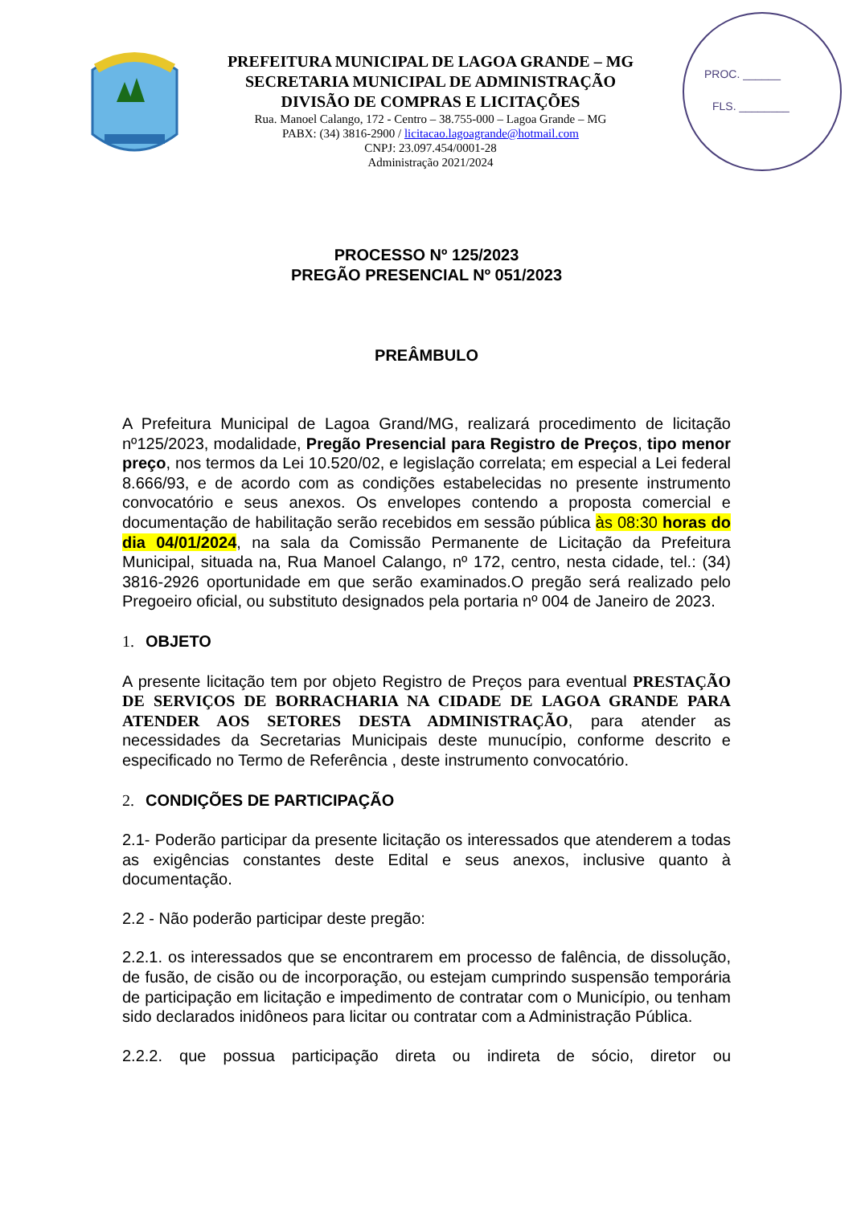PREFEITURA MUNICIPAL DE LAGOA GRANDE – MG
SECRETARIA MUNICIPAL DE ADMINISTRAÇÃO
DIVISÃO DE COMPRAS E LICITAÇÕES
Rua. Manoel Calango, 172 - Centro – 38.755-000 – Lagoa Grande – MG
PABX: (34) 3816-2900 / licitacao.lagoagrande@hotmail.com
CNPJ: 23.097.454/0001-28
Administração 2021/2024
PROC. ______
FLS. ________
PROCESSO Nº 125/2023
PREGÃO PRESENCIAL Nº 051/2023
PREÂMBULO
A Prefeitura Municipal de Lagoa Grand/MG, realizará procedimento de licitação nº125/2023, modalidade, Pregão Presencial para Registro de Preços, tipo menor preço, nos termos da Lei 10.520/02, e legislação correlata; em especial a Lei federal 8.666/93, e de acordo com as condições estabelecidas no presente instrumento convocatório e seus anexos. Os envelopes contendo a proposta comercial e documentação de habilitação serão recebidos em sessão pública às 08:30 horas do dia 04/01/2024, na sala da Comissão Permanente de Licitação da Prefeitura Municipal, situada na, Rua Manoel Calango, nº 172, centro, nesta cidade, tel.: (34) 3816-2926 oportunidade em que serão examinados.O pregão será realizado pelo Pregoeiro oficial, ou substituto designados pela portaria nº 004 de Janeiro de 2023.
1. OBJETO
A presente licitação tem por objeto Registro de Preços para eventual PRESTAÇÃO DE SERVIÇOS DE BORRACHARIA NA CIDADE DE LAGOA GRANDE PARA ATENDER AOS SETORES DESTA ADMINISTRAÇÃO, para atender as necessidades da Secretarias Municipais deste munucípio, conforme descrito e especificado no Termo de Referência , deste instrumento convocatório.
2. CONDIÇÕES DE PARTICIPAÇÃO
2.1- Poderão participar da presente licitação os interessados que atenderem a todas as exigências constantes deste Edital e seus anexos, inclusive quanto à documentação.
2.2 - Não poderão participar deste pregão:
2.2.1. os interessados que se encontrarem em processo de falência, de dissolução, de fusão, de cisão ou de incorporação, ou estejam cumprindo suspensão temporária de participação em licitação e impedimento de contratar com o Município, ou tenham sido declarados inidôneos para licitar ou contratar com a Administração Pública.
2.2.2. que possua participação direta ou indireta de sócio, diretor ou